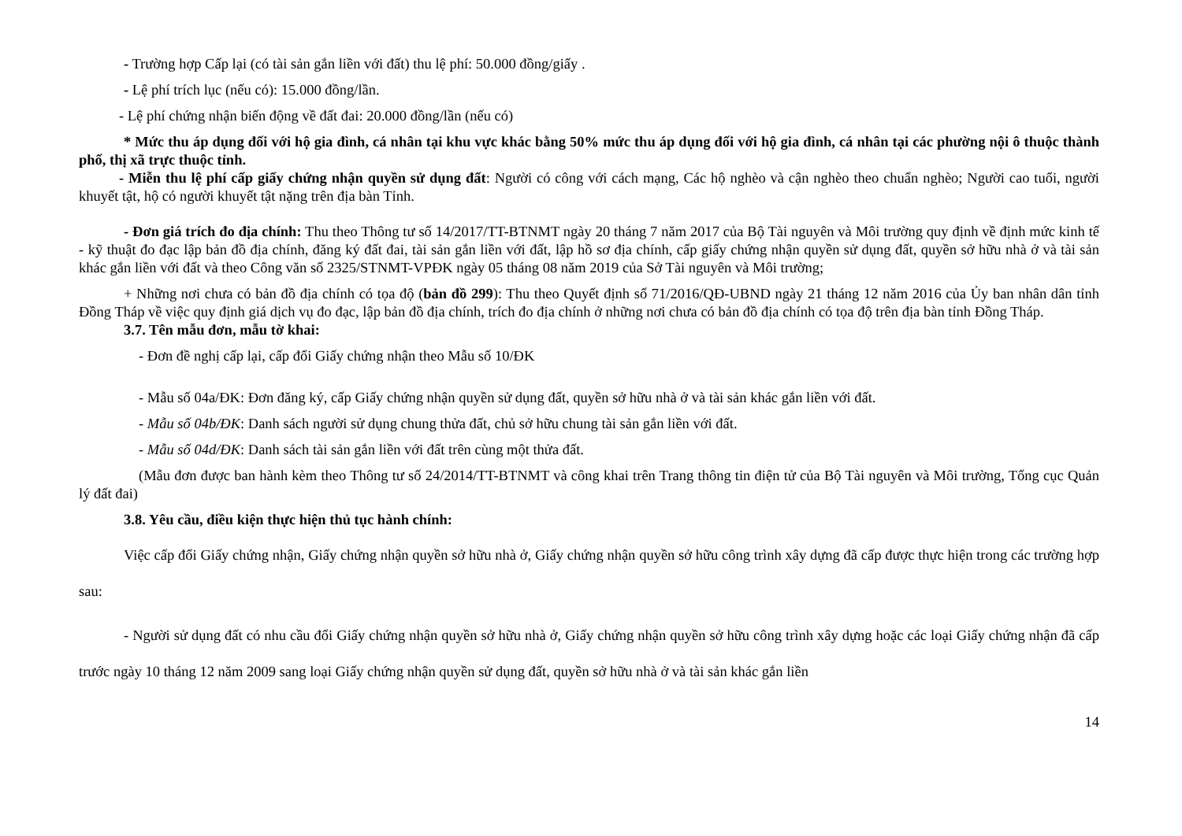- Trường hợp Cấp lại (có tài sản gắn liền với đất) thu lệ phí: 50.000 đồng/giấy .
- Lệ phí trích lục (nếu có): 15.000 đồng/lần.
- Lệ phí chứng nhận biến động về đất đai: 20.000 đồng/lần (nếu có)
* Mức thu áp dụng đối với hộ gia đình, cá nhân tại khu vực khác bằng 50% mức thu áp dụng đối với hộ gia đình, cá nhân tại các phường nội ô thuộc thành phố, thị xã trực thuộc tỉnh.
- Miễn thu lệ phí cấp giấy chứng nhận quyền sử dụng đất: Người có công với cách mạng, Các hộ nghèo và cận nghèo theo chuẩn nghèo; Người cao tuổi, người khuyết tật, hộ có người khuyết tật nặng trên địa bàn Tỉnh.
- Đơn giá trích đo địa chính: Thu theo Thông tư số 14/2017/TT-BTNMT ngày 20 tháng 7 năm 2017 của Bộ Tài nguyên và Môi trường quy định về định mức kinh tế - kỹ thuật đo đạc lập bản đồ địa chính, đăng ký đất đai, tài sản gắn liền với đất, lập hồ sơ địa chính, cấp giấy chứng nhận quyền sử dụng đất, quyền sở hữu nhà ở và tài sản khác gắn liền với đất và theo Công văn số 2325/STNMT-VPĐK ngày 05 tháng 08 năm 2019 của Sở Tài nguyên và Môi trường;
+ Những nơi chưa có bản đồ địa chính có tọa độ (bản đồ 299): Thu theo Quyết định số 71/2016/QĐ-UBND ngày 21 tháng 12 năm 2016 của Ủy ban nhân dân tỉnh Đồng Tháp về việc quy định giá dịch vụ đo đạc, lập bản đồ địa chính, trích đo địa chính ở những nơi chưa có bản đồ địa chính có tọa độ trên địa bàn tỉnh Đồng Tháp.
3.7. Tên mẫu đơn, mẫu tờ khai:
- Đơn đề nghị cấp lại, cấp đổi Giấy chứng nhận theo Mẫu số 10/ĐK
- Mẫu số 04a/ĐK: Đơn đăng ký, cấp Giấy chứng nhận quyền sử dụng đất, quyền sở hữu nhà ở và tài sản khác gắn liền với đất.
- Mẫu số 04b/ĐK: Danh sách người sử dụng chung thửa đất, chủ sở hữu chung tài sản gắn liền với đất.
- Mẫu số 04d/ĐK: Danh sách tài sản gắn liền với đất trên cùng một thửa đất.
(Mẫu đơn được ban hành kèm theo Thông tư số 24/2014/TT-BTNMT và công khai trên Trang thông tin điện tử của Bộ Tài nguyên và Môi trường, Tổng cục Quản lý đất đai)
3.8. Yêu cầu, điều kiện thực hiện thủ tục hành chính:
Việc cấp đổi Giấy chứng nhận, Giấy chứng nhận quyền sở hữu nhà ở, Giấy chứng nhận quyền sở hữu công trình xây dựng đã cấp được thực hiện trong các trường hợp sau:
- Người sử dụng đất có nhu cầu đổi Giấy chứng nhận quyền sở hữu nhà ở, Giấy chứng nhận quyền sở hữu công trình xây dựng hoặc các loại Giấy chứng nhận đã cấp trước ngày 10 tháng 12 năm 2009 sang loại Giấy chứng nhận quyền sử dụng đất, quyền sở hữu nhà ở và tài sản khác gắn liền
14